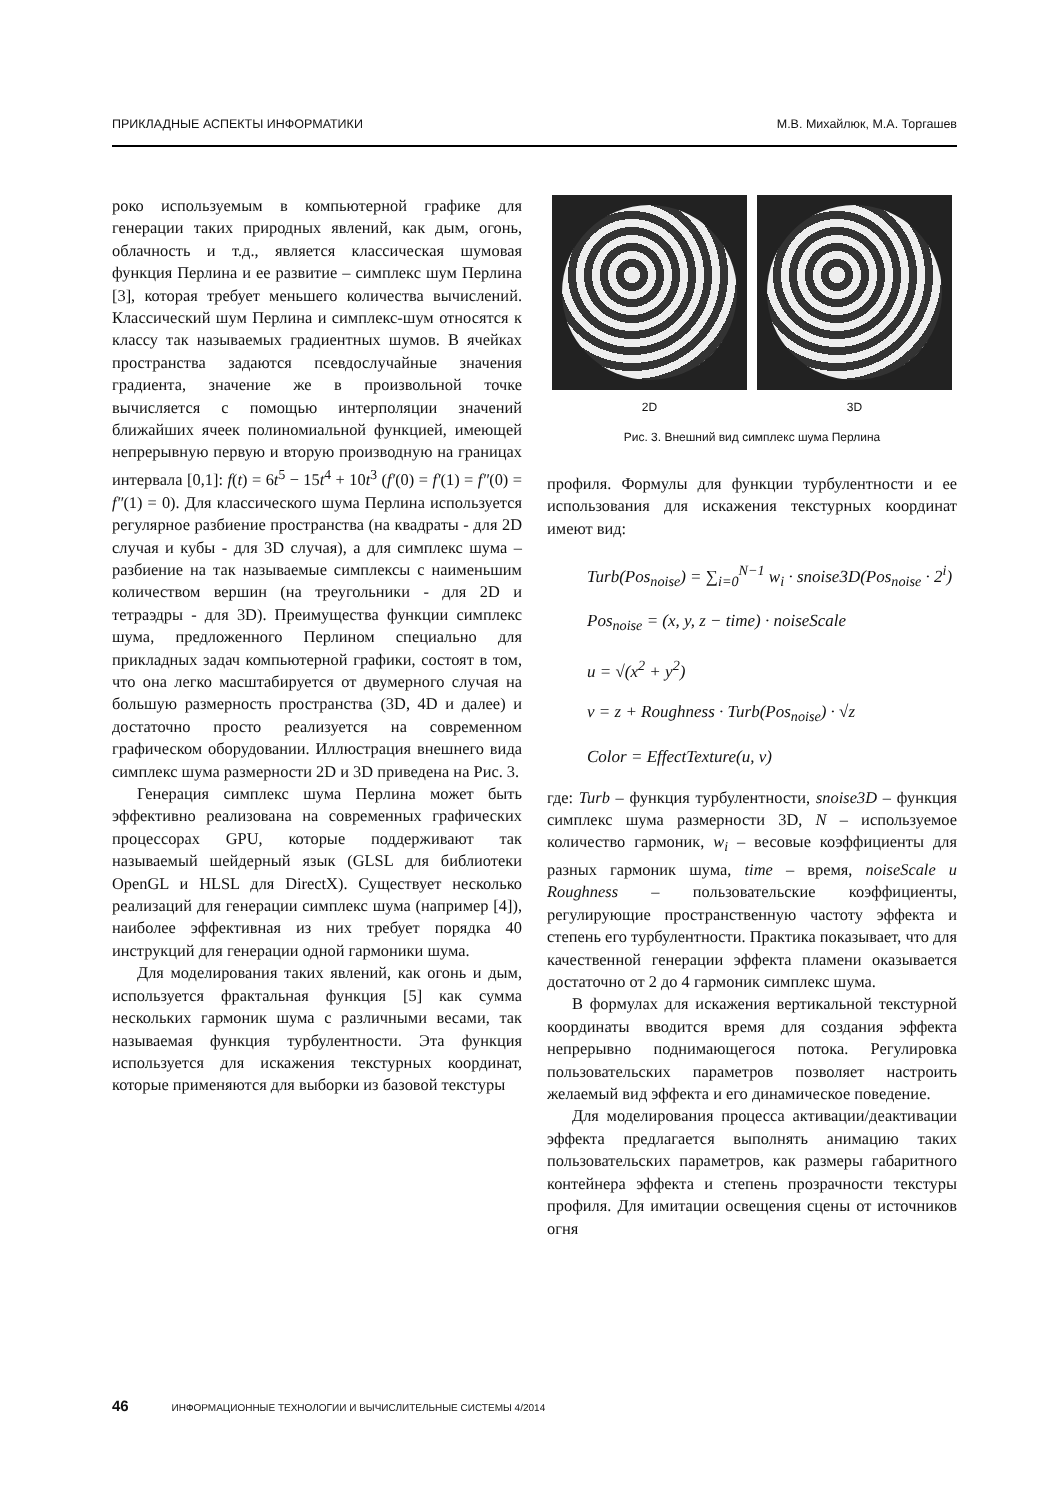ПРИКЛАДНЫЕ АСПЕКТЫ ИНФОРМАТИКИ М.В. Михайлюк, М.А. Торгашев
роко используемым в компьютерной графике для генерации таких природных явлений, как дым, огонь, облачность и т.д., является классическая шумовая функция Перлина и ее развитие – симплекс шум Перлина [3], которая требует меньшего количества вычислений. Классический шум Перлина и симплекс-шум относятся к классу так называемых градиентных шумов. В ячейках пространства задаются псевдослучайные значения градиента, значение же в произвольной точке вычисляется с помощью интерполяции значений ближайших ячеек полиномиальной функцией, имеющей непрерывную первую и вторую производную на границах интервала [0,1]: f(t) = 6t<sup>5</sup> − 15t<sup>4</sup> + 10t<sup>3</sup> (f′(0) = f′(1) = f″(0) = f″(1) = 0). Для классического шума Перлина используется регулярное разбиение пространства (на квадраты - для 2D случая и кубы - для 3D случая), а для симплекс шума – разбиение на так называемые симплексы с наименьшим количеством вершин (на треугольники - для 2D и тетраэдры - для 3D). Преимущества функции симплекс шума, предложенного Перлином специально для прикладных задач компьютерной графики, состоят в том, что она легко масштабируется от двумерного случая на большую размерность пространства (3D, 4D и далее) и достаточно просто реализуется на современном графическом оборудовании. Иллюстрация внешнего вида симплекс шума размерности 2D и 3D приведена на Рис. 3.
Генерация симплекс шума Перлина может быть эффективно реализована на современных графических процессорах GPU, которые поддерживают так называемый шейдерный язык (GLSL для библиотеки OpenGL и HLSL для DirectX). Существует несколько реализаций для генерации симплекс шума (например [4]), наиболее эффективная из них требует порядка 40 инструкций для генерации одной гармоники шума.
Для моделирования таких явлений, как огонь и дым, используется фрактальная функция [5] как сумма нескольких гармоник шума с различными весами, так называемая функция турбулентности. Эта функция используется для искажения текстурных координат, которые применяются для выборки из базовой текстуры
2D 3D
Рис. 3. Внешний вид симплекс шума Перлина
профиля. Формулы для функции турбулентности и ее использования для искажения текстурных координат имеют вид:
Turb(Pos<sub>noise</sub>) = ∑<sub>i=0</sub><sup>N−1</sup> w<sub>i</sub> · snoise3D(Pos<sub>noise</sub> · 2<sup>i</sup>)
Pos<sub>noise</sub> = (x, y, z − time) · noiseScale
u = √(x<sup>2</sup> + y<sup>2</sup>)
v = z + Roughness · Turb(Pos<sub>noise</sub>) · √z
Color = EffectTexture(u, v)
где: Turb – функция турбулентности, snoise3D – функция симплекс шума размерности 3D, N – используемое количество гармоник, w<sub>i</sub> – весовые коэффициенты для разных гармоник шума, time – время, noiseScale и Roughness – пользовательские коэффициенты, регулирующие пространственную частоту эффекта и степень его турбулентности. Практика показывает, что для качественной генерации эффекта пламени оказывается достаточно от 2 до 4 гармоник симплекс шума.
В формулах для искажения вертикальной текстурной координаты вводится время для создания эффекта непрерывно поднимающегося потока. Регулировка пользовательских параметров позволяет настроить желаемый вид эффекта и его динамическое поведение.
Для моделирования процесса активации/деактивации эффекта предлагается выполнять анимацию таких пользовательских параметров, как размеры габаритного контейнера эффекта и степень прозрачности текстуры профиля. Для имитации освещения сцены от источников огня
46 ИНФОРМАЦИОННЫЕ ТЕХНОЛОГИИ И ВЫЧИСЛИТЕЛЬНЫЕ СИСТЕМЫ 4/2014